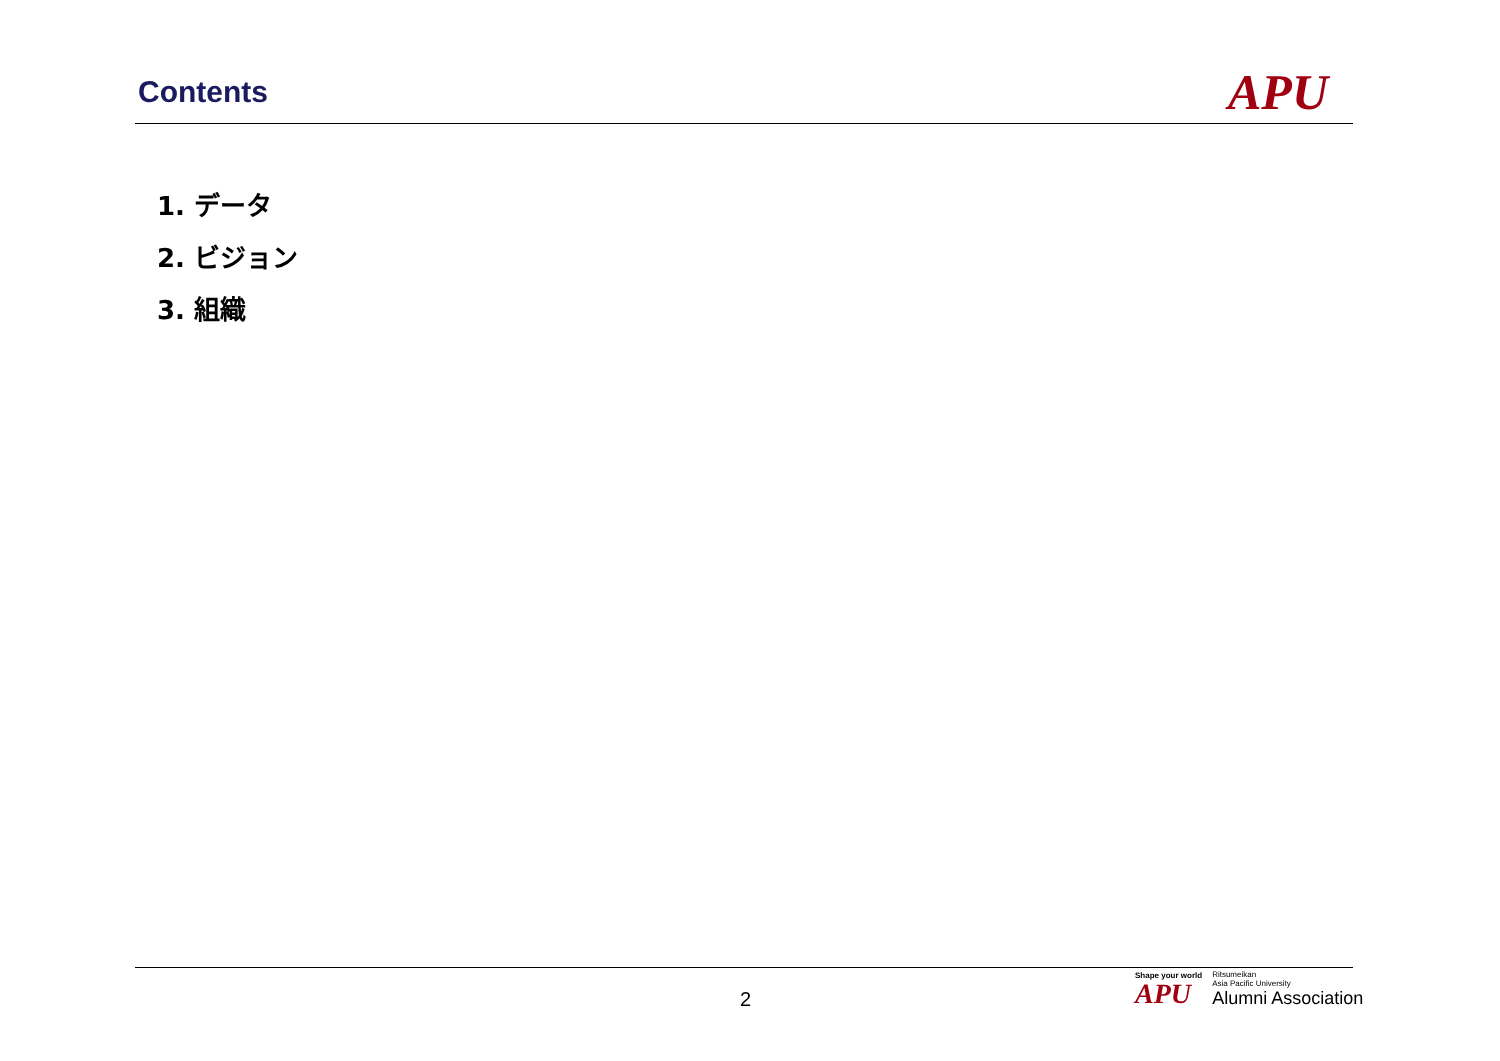Contents
APU
1. データ
2. ビジョン
3. 組織
2
Shape your world
APU
Ritsumeikan
Asia Pacific University
Alumni Association